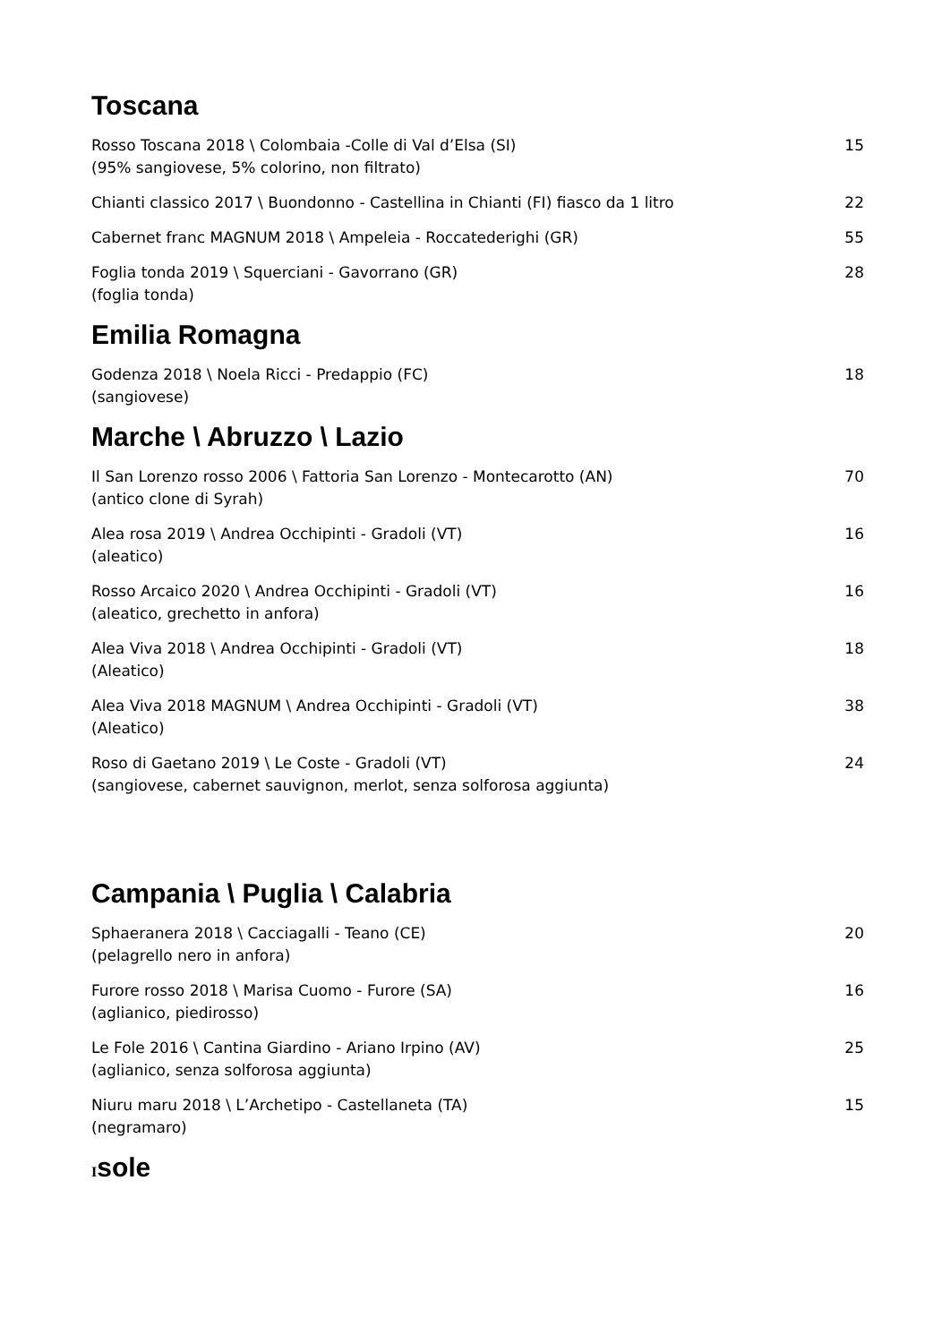Toscana
Rosso Toscana 2018 \ Colombaia -Colle di Val d’Elsa (SI)
(95% sangiovese, 5% colorino, non filtrato)
15
Chianti classico 2017 \ Buondonno - Castellina in Chianti (FI) fiasco da 1 litro
22
Cabernet franc MAGNUM 2018 \ Ampeleia - Roccatederighi (GR)
55
Foglia tonda 2019 \ Squerciani - Gavorrano (GR)
(foglia tonda)
28
Emilia Romagna
Godenza 2018 \ Noela Ricci - Predappio (FC)
(sangiovese)
18
Marche \ Abruzzo \ Lazio
Il San Lorenzo rosso 2006 \ Fattoria San Lorenzo - Montecarotto (AN)
(antico clone di Syrah)
70
Alea rosa 2019 \ Andrea Occhipinti - Gradoli (VT)
(aleatico)
16
Rosso Arcaico 2020 \ Andrea Occhipinti - Gradoli (VT)
(aleatico, grechetto in anfora)
16
Alea Viva 2018 \ Andrea Occhipinti - Gradoli (VT)
(Aleatico)
18
Alea Viva 2018 MAGNUM \ Andrea Occhipinti - Gradoli (VT)
(Aleatico)
38
Roso di Gaetano 2019 \ Le Coste - Gradoli (VT)
(sangiovese, cabernet sauvignon, merlot, senza solforosa aggiunta)
24
Campania \ Puglia \ Calabria
Sphaeranera 2018 \ Cacciagalli - Teano (CE)
(pelagrello nero in anfora)
20
Furore rosso 2018 \ Marisa Cuomo - Furore (SA)
(aglianico, piedirosso)
16
Le Fole 2016 \ Cantina Giardino - Ariano Irpino (AV)
(aglianico, senza solforosa aggiunta)
25
Niuru maru 2018 \ L’Archetipo - Castellaneta (TA)
(negramaro)
15
Isole